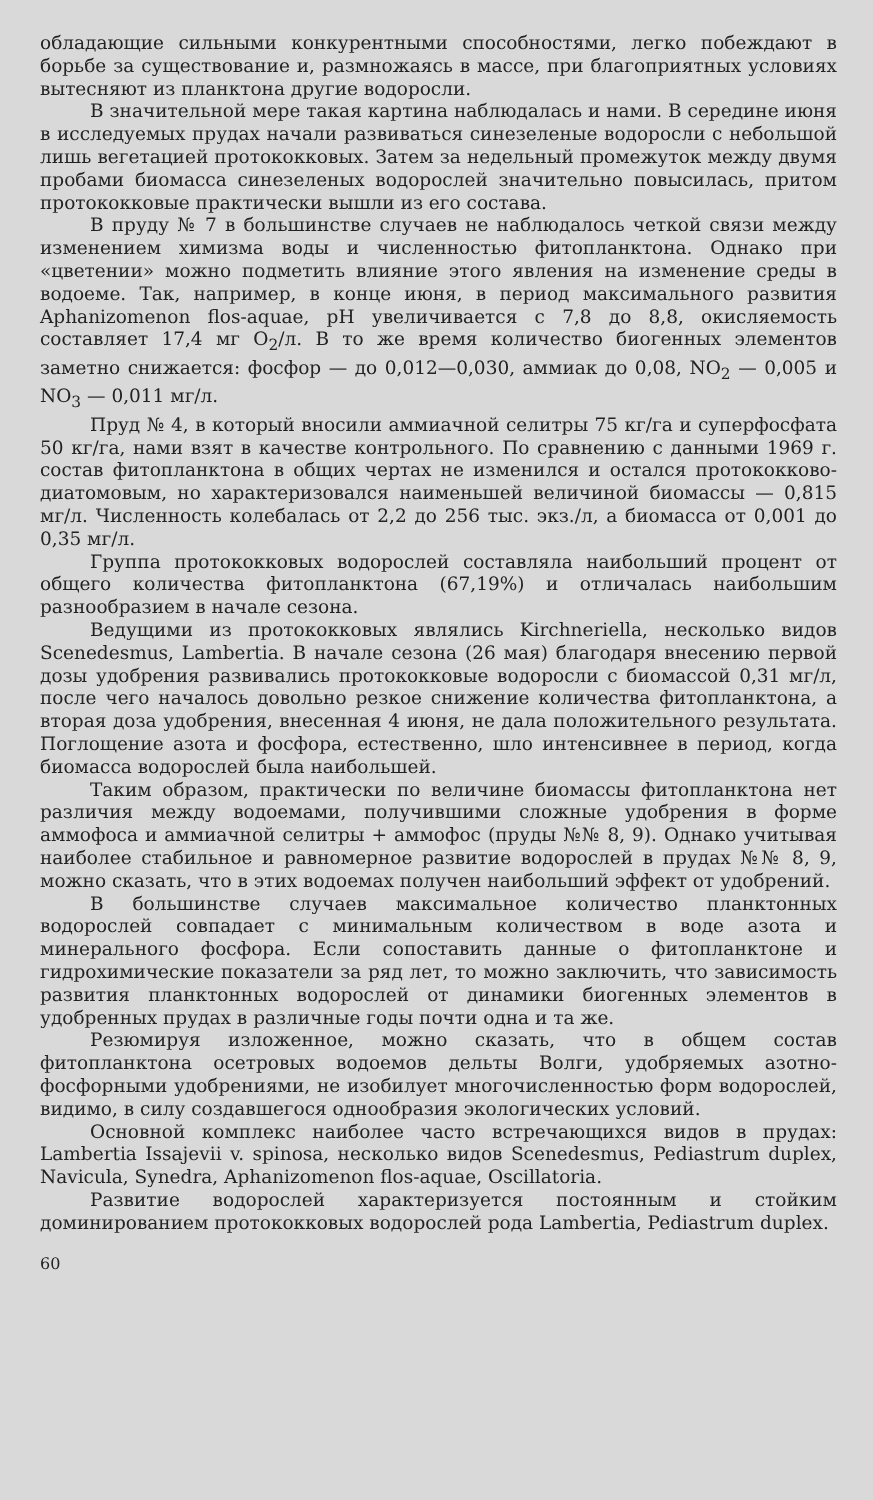обладающие сильными конкурентными способностями, легко побеждают в борьбе за существование и, размножаясь в массе, при благоприятных условиях вытесняют из планктона другие водоросли.
В значительной мере такая картина наблюдалась и нами. В середине июня в исследуемых прудах начали развиваться синезеленые водоросли с небольшой лишь вегетацией протококковых. Затем за недельный промежуток между двумя пробами биомасса синезеленых водорослей значительно повысилась, притом протококковые практически вышли из его состава.
В пруду № 7 в большинстве случаев не наблюдалось четкой связи между изменением химизма воды и численностью фитопланктона. Однако при «цветении» можно подметить влияние этого явления на изменение среды в водоеме. Так, например, в конце июня, в период максимального развития Aphanizomenon flos-aquae, pH увеличивается с 7,8 до 8,8, окисляемость составляет 17,4 мг O<sub>2</sub>/л. В то же время количество биогенных элементов заметно снижается: фосфор — до 0,012—0,030, аммиак до 0,08, NO<sub>2</sub> — 0,005 и NO<sub>3</sub> — 0,011 мг/л.
Пруд № 4, в который вносили аммиачной селитры 75 кг/га и суперфосфата 50 кг/га, нами взят в качестве контрольного. По сравнению с данными 1969 г. состав фитопланктона в общих чертах не изменился и остался протококково-диатомовым, но характеризовался наименьшей величиной биомассы — 0,815 мг/л. Численность колебалась от 2,2 до 256 тыс. экз./л, а биомасса от 0,001 до 0,35 мг/л.
Группа протококковых водорослей составляла наибольший процент от общего количества фитопланктона (67,19%) и отличалась наибольшим разнообразием в начале сезона.
Ведущими из протококковых являлись Kirchneriella, несколько видов Scenedesmus, Lambertia. В начале сезона (26 мая) благодаря внесению первой дозы удобрения развивались протококковые водоросли с биомассой 0,31 мг/л, после чего началось довольно резкое снижение количества фитопланктона, а вторая доза удобрения, внесенная 4 июня, не дала положительного результата. Поглощение азота и фосфора, естественно, шло интенсивнее в период, когда биомасса водорослей была наибольшей.
Таким образом, практически по величине биомассы фитопланктона нет различия между водоемами, получившими сложные удобрения в форме аммофоса и аммиачной селитры + аммофос (пруды №№ 8, 9). Однако учитывая наиболее стабильное и равномерное развитие водорослей в прудах №№ 8, 9, можно сказать, что в этих водоемах получен наибольший эффект от удобрений.
В большинстве случаев максимальное количество планктонных водорослей совпадает с минимальным количеством в воде азота и минерального фосфора. Если сопоставить данные о фитопланктоне и гидрохимические показатели за ряд лет, то можно заключить, что зависимость развития планктонных водорослей от динамики биогенных элементов в удобренных прудах в различные годы почти одна и та же.
Резюмируя изложенное, можно сказать, что в общем состав фитопланктона осетровых водоемов дельты Волги, удобряемых азотно-фосфорными удобрениями, не изобилует многочисленностью форм водорослей, видимо, в силу создавшегося однообразия экологических условий.
Основной комплекс наиболее часто встречающихся видов в прудах: Lambertia Issajevii v. spinosa, несколько видов Scenedesmus, Pediastrum duplex, Navicula, Synedra, Aphanizomenon flos-aquae, Oscillatoria.
Развитие водорослей характеризуется постоянным и стойким доминированием протококковых водорослей рода Lambertia, Pediastrum duplex.
60